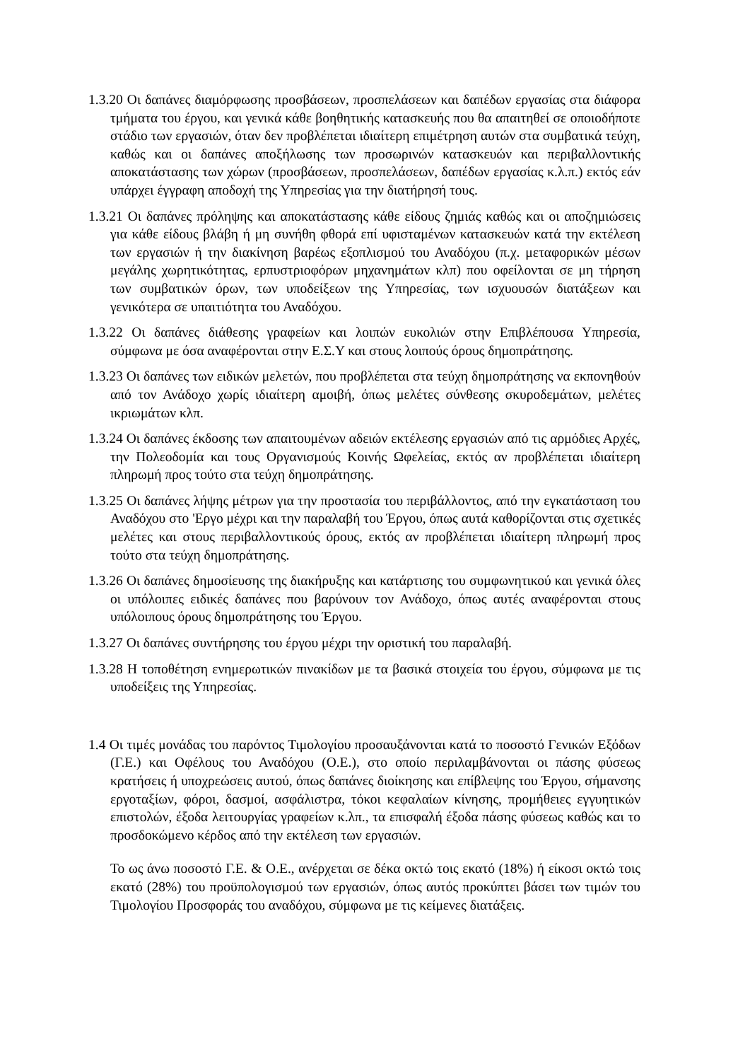1.3.20 Οι δαπάνες διαμόρφωσης προσβάσεων, προσπελάσεων και δαπέδων εργασίας στα διάφορα τμήματα του έργου, και γενικά κάθε βοηθητικής κατασκευής που θα απαιτηθεί σε οποιοδήποτε στάδιο των εργασιών, όταν δεν προβλέπεται ιδιαίτερη επιμέτρηση αυτών στα συμβατικά τεύχη, καθώς και οι δαπάνες αποξήλωσης των προσωρινών κατασκευών και περιβαλλοντικής αποκατάστασης των χώρων (προσβάσεων, προσπελάσεων, δαπέδων εργασίας κ.λ.π.) εκτός εάν υπάρχει έγγραφη αποδοχή της Υπηρεσίας για την διατήρησή τους.
1.3.21 Οι δαπάνες πρόληψης και αποκατάστασης κάθε είδους ζημιάς καθώς και οι αποζημιώσεις για κάθε είδους βλάβη ή μη συνήθη φθορά επί υφισταμένων κατασκευών κατά την εκτέλεση των εργασιών ή την διακίνηση βαρέως εξοπλισμού του Αναδόχου (π.χ. μεταφορικών μέσων μεγάλης χωρητικότητας, ερπυστριοφόρων μηχανημάτων κλπ) που οφείλονται σε μη τήρηση των συμβατικών όρων, των υποδείξεων της Υπηρεσίας, των ισχυουσών διατάξεων και γενικότερα σε υπαιτιότητα του Αναδόχου.
1.3.22 Οι δαπάνες διάθεσης γραφείων και λοιπών ευκολιών στην Επιβλέπουσα Υπηρεσία, σύμφωνα με όσα αναφέρονται στην Ε.Σ.Υ και στους λοιπούς όρους δημοπράτησης.
1.3.23 Οι δαπάνες των ειδικών μελετών, που προβλέπεται στα τεύχη δημοπράτησης να εκπονηθούν από τον Ανάδοχο χωρίς ιδιαίτερη αμοιβή, όπως μελέτες σύνθεσης σκυροδεμάτων, μελέτες ικριωμάτων κλπ.
1.3.24 Οι δαπάνες έκδοσης των απαιτουμένων αδειών εκτέλεσης εργασιών από τις αρμόδιες Αρχές, την Πολεοδομία και τους Οργανισμούς Κοινής Ωφελείας, εκτός αν προβλέπεται ιδιαίτερη πληρωμή προς τούτο στα τεύχη δημοπράτησης.
1.3.25 Οι δαπάνες λήψης μέτρων για την προστασία του περιβάλλοντος, από την εγκατάσταση του Αναδόχου στο 'Εργο μέχρι και την παραλαβή του Έργου, όπως αυτά καθορίζονται στις σχετικές μελέτες και στους περιβαλλοντικούς όρους, εκτός αν προβλέπεται ιδιαίτερη πληρωμή προς τούτο στα τεύχη δημοπράτησης.
1.3.26 Οι δαπάνες δημοσίευσης της διακήρυξης και κατάρτισης του συμφωνητικού και γενικά όλες οι υπόλοιπες ειδικές δαπάνες που βαρύνουν τον Ανάδοχο, όπως αυτές αναφέρονται στους υπόλοιπους όρους δημοπράτησης του Έργου.
1.3.27 Οι δαπάνες συντήρησης του έργου μέχρι την οριστική του παραλαβή.
1.3.28 Η τοποθέτηση ενημερωτικών πινακίδων με τα βασικά στοιχεία του έργου, σύμφωνα με τις υποδείξεις της Υπηρεσίας.
1.4 Οι τιμές μονάδας του παρόντος Τιμολογίου προσαυξάνονται κατά το ποσοστό Γενικών Εξόδων (Γ.Ε.) και Οφέλους του Αναδόχου (Ο.Ε.), στο οποίο περιλαμβάνονται οι πάσης φύσεως κρατήσεις ή υποχρεώσεις αυτού, όπως δαπάνες διοίκησης και επίβλεψης του Έργου, σήμανσης εργοταξίων, φόροι, δασμοί, ασφάλιστρα, τόκοι κεφαλαίων κίνησης, προμήθειες εγγυητικών επιστολών, έξοδα λειτουργίας γραφείων κ.λπ., τα επισφαλή έξοδα πάσης φύσεως καθώς και το προσδοκώμενο κέρδος από την εκτέλεση των εργασιών.
Το ως άνω ποσοστό Γ.Ε. & Ο.Ε., ανέρχεται σε δέκα οκτώ τοις εκατό (18%) ή είκοσι οκτώ τοις εκατό (28%) του προϋπολογισμού των εργασιών, όπως αυτός προκύπτει βάσει των τιμών του Τιμολογίου Προσφοράς του αναδόχου, σύμφωνα με τις κείμενες διατάξεις.